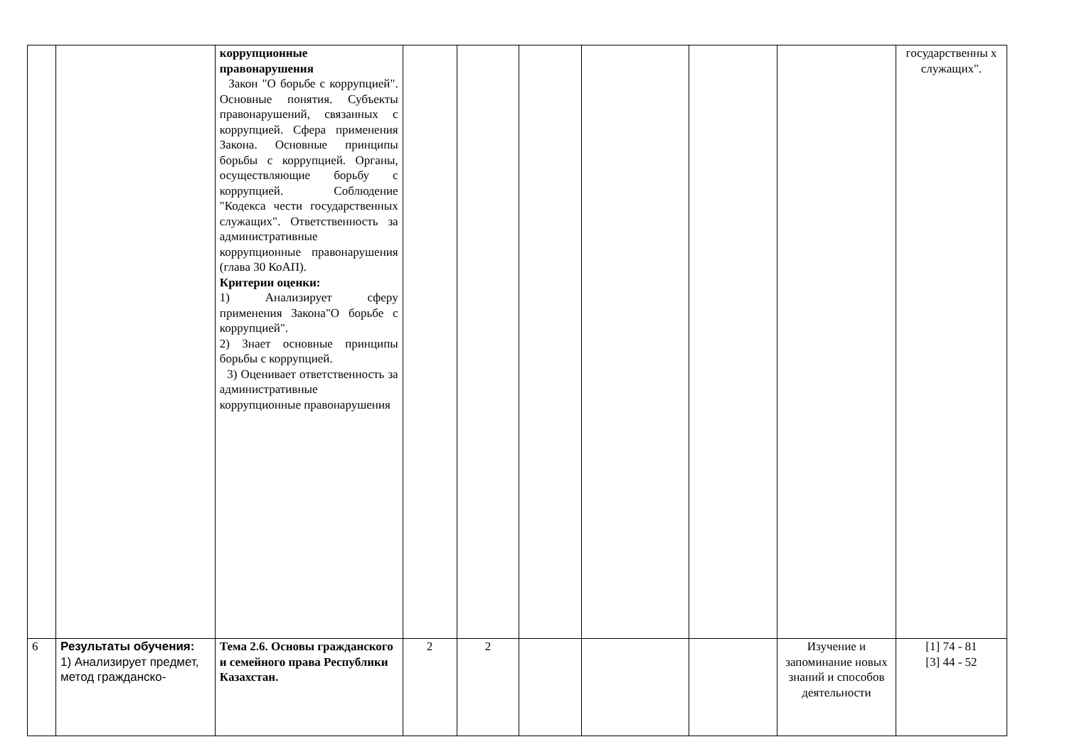| | | коррупционные правонарушения Закон "О борьбе с коррупцией". Основные понятия. Субъекты правонарушений, связанных с коррупцией. Сфера применения Закона. Основные принципы борьбы с коррупцией. Органы, осуществляющие борьбу с коррупцией. Соблюдение "Кодекса чести государственных служащих". Ответственность за административные коррупционные правонарушения (глава 30 КоАП). Критерии оценки: 1) Анализирует сферу применения Закона"О борьбе с коррупцией". 2) Знает основные принципы борьбы с коррупцией. 3) Оценивает ответственность за административные коррупционные правонарушения | | | | | | | государственны х служащих". |
| 6 | Результаты обучения: 1) Анализирует предмет, метод гражданско- | Тема 2.6. Основы гражданского и семейного права Республики Казахстан. | 2 | 2 | | | | Изучение и запоминание новых знаний и способов деятельности | [1] 74 - 81 [3] 44 - 52 |